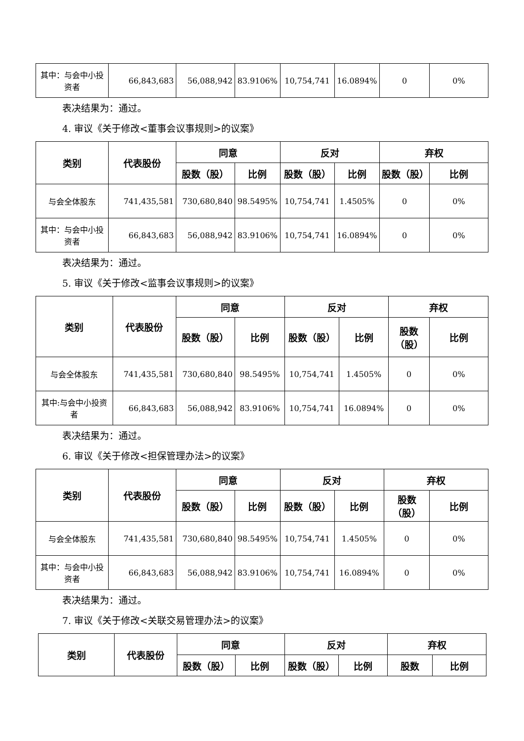| 其中：与会中小投资者 | 66,843,683 | 56,088,942 | 83.9106% | 10,754,741 | 16.0894% | 0 | 0% |
表决结果为：通过。
4. 审议《关于修改<董事会议事规则>的议案》
| 类别 | 代表股份 | 同意 | | 反对 | | 弃权 | |
| --- | --- | --- | --- | --- | --- | --- | --- |
| | | 股数（股） | 比例 | 股数（股） | 比例 | 股数（股） | 比例 |
| 与会全体股东 | 741,435,581 | 730,680,840 | 98.5495% | 10,754,741 | 1.4505% | 0 | 0% |
| 其中：与会中小投资者 | 66,843,683 | 56,088,942 | 83.9106% | 10,754,741 | 16.0894% | 0 | 0% |
表决结果为：通过。
5. 审议《关于修改<监事会议事规则>的议案》
| 类别 | 代表股份 | 同意 | | 反对 | | 弃权 | |
| --- | --- | --- | --- | --- | --- | --- | --- |
| | | 股数（股） | 比例 | 股数（股） | 比例 | 股数（股） | 比例 |
| 与会全体股东 | 741,435,581 | 730,680,840 | 98.5495% | 10,754,741 | 1.4505% | 0 | 0% |
| 其中:与会中小投资者 | 66,843,683 | 56,088,942 | 83.9106% | 10,754,741 | 16.0894% | 0 | 0% |
表决结果为：通过。
6. 审议《关于修改<担保管理办法>的议案》
| 类别 | 代表股份 | 同意 | | 反对 | | 弃权 | |
| --- | --- | --- | --- | --- | --- | --- | --- |
| | | 股数（股） | 比例 | 股数（股） | 比例 | 股数（股） | 比例 |
| 与会全体股东 | 741,435,581 | 730,680,840 | 98.5495% | 10,754,741 | 1.4505% | 0 | 0% |
| 其中：与会中小投资者 | 66,843,683 | 56,088,942 | 83.9106% | 10,754,741 | 16.0894% | 0 | 0% |
表决结果为：通过。
7. 审议《关于修改<关联交易管理办法>的议案》
| 类别 | 代表股份 | 同意 | | 反对 | | 弃权 | |
| --- | --- | --- | --- | --- | --- | --- | --- |
| | | 股数（股） | 比例 | 股数（股） | 比例 | 股数 | 比例 |